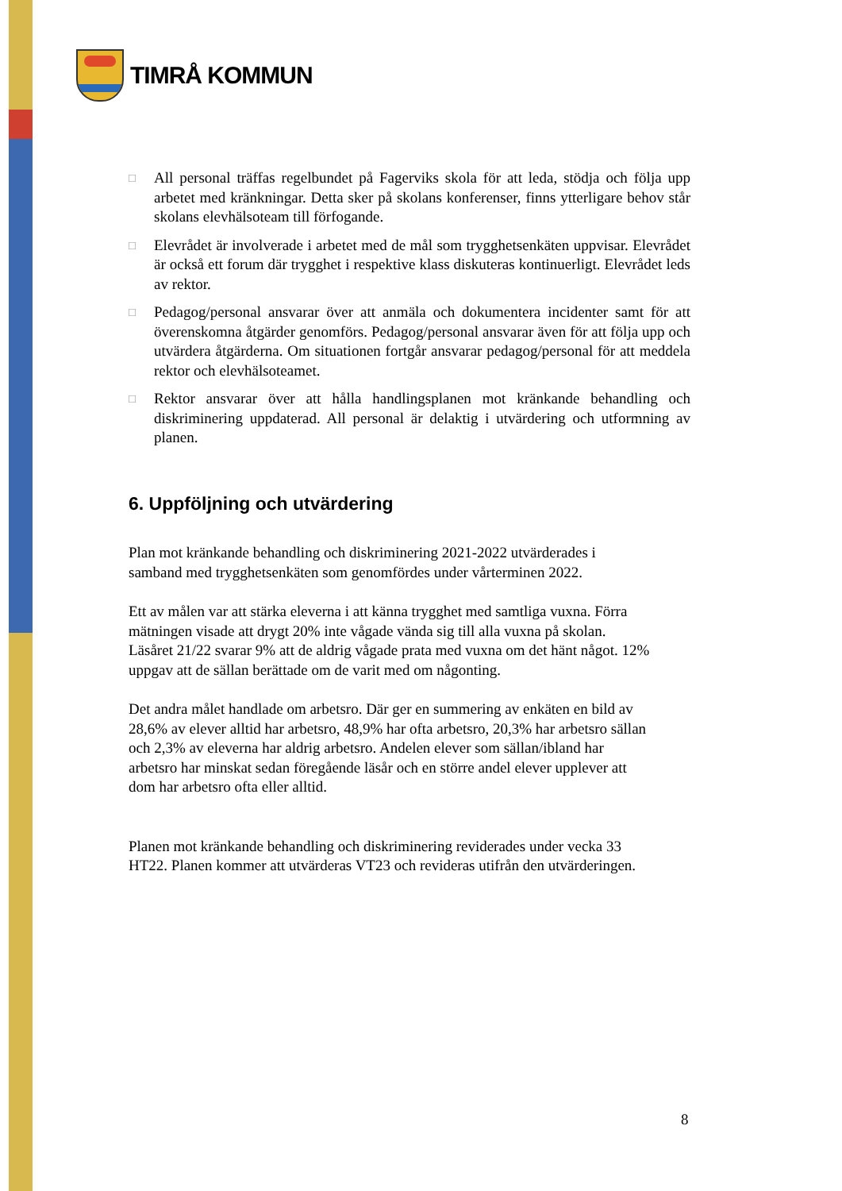TIMRÅ KOMMUN
□
All personal träffas regelbundet på Fagerviks skola för att leda, stödja och följa upp arbetet med kränkningar. Detta sker på skolans konferenser, finns ytterligare behov står skolans elevhälsoteam till förfogande.
□
Elevrådet är involverade i arbetet med de mål som trygghetsenkäten uppvisar. Elevrådet är också ett forum där trygghet i respektive klass diskuteras kontinuerligt. Elevrådet leds av rektor.
□
Pedagog/personal ansvarar över att anmäla och dokumentera incidenter samt för att överenskomna åtgärder genomförs. Pedagog/personal ansvarar även för att följa upp och utvärdera åtgärderna. Om situationen fortgår ansvarar pedagog/personal för att meddela rektor och elevhälsoteamet.
□
Rektor ansvarar över att hålla handlingsplanen mot kränkande behandling och diskriminering uppdaterad. All personal är delaktig i utvärdering och utformning av planen.
6. Uppföljning och utvärdering
Plan mot kränkande behandling och diskriminering 2021-2022 utvärderades i samband med trygghetsenkäten som genomfördes under vårterminen 2022.
Ett av målen var att stärka eleverna i att känna trygghet med samtliga vuxna. Förra mätningen visade att drygt 20% inte vågade vända sig till alla vuxna på skolan. Läsåret 21/22 svarar 9% att de aldrig vågade prata med vuxna om det hänt något. 12% uppgav att de sällan berättade om de varit med om någonting.
Det andra målet handlade om arbetsro. Där ger en summering av enkäten en bild av 28,6% av elever alltid har arbetsro, 48,9% har ofta arbetsro, 20,3% har arbetsro sällan och 2,3% av eleverna har aldrig arbetsro. Andelen elever som sällan/ibland har arbetsro har minskat sedan föregående läsår och en större andel elever upplever att dom har arbetsro ofta eller alltid.
Planen mot kränkande behandling och diskriminering reviderades under vecka 33 HT22. Planen kommer att utvärderas VT23 och revideras utifrån den utvärderingen.
8